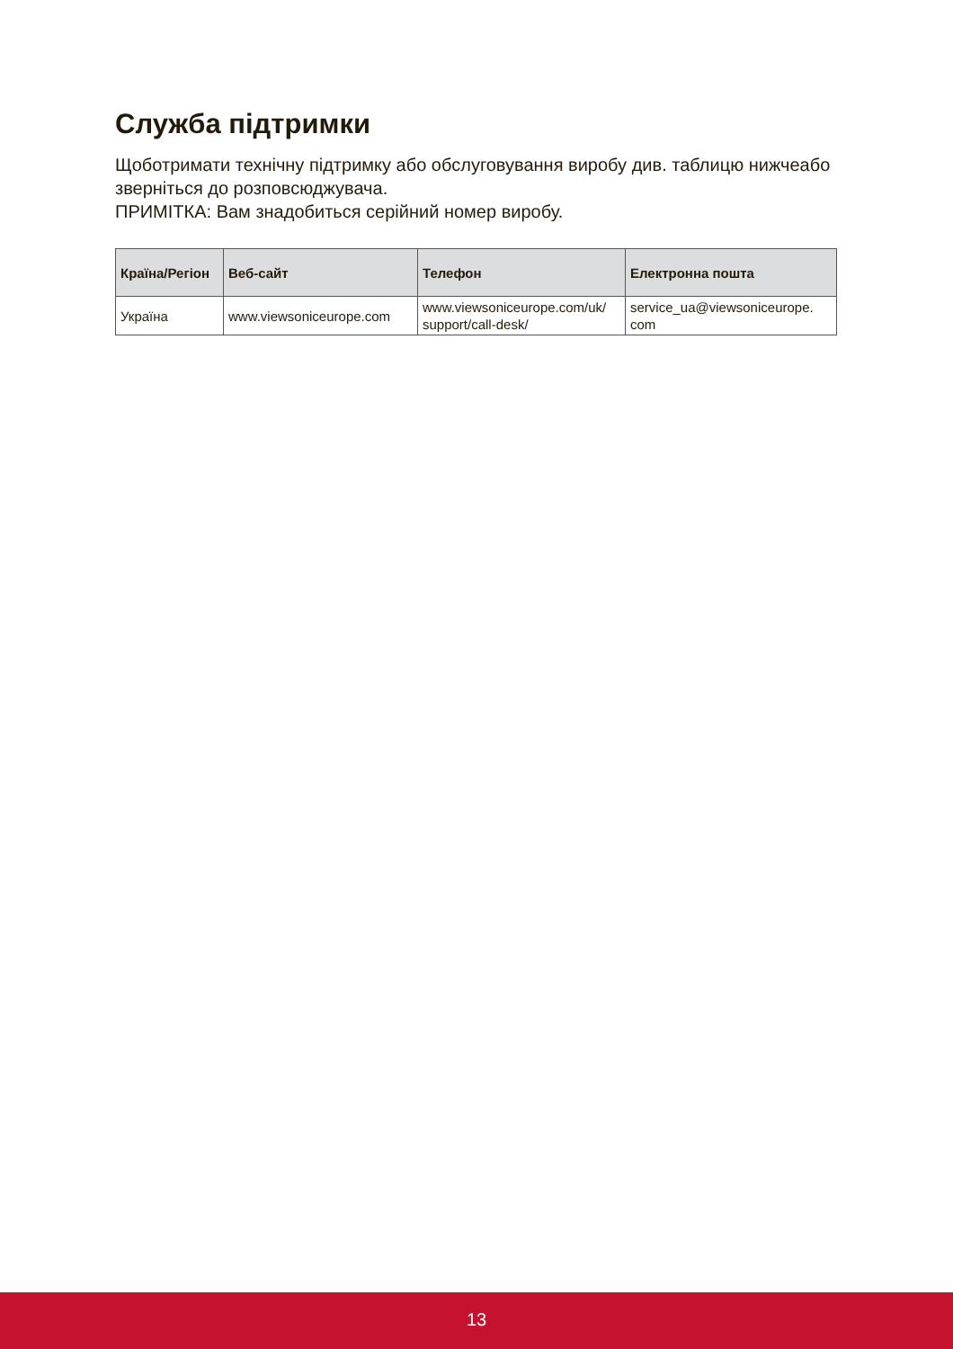Служба підтримки
Щоботримати технічну підтримку або обслуговування виробу див. таблицю нижчеабо зверніться до розповсюджувача.
ПРИМІТКА: Вам знадобиться серійний номер виробу.
| Країна/Регіон | Веб-сайт | Телефон | Електронна пошта |
| --- | --- | --- | --- |
| Україна | www.viewsoniceurope.com | www.viewsoniceurope.com/uk/ support/call-desk/ | service_ua@viewsoniceurope. com |
13